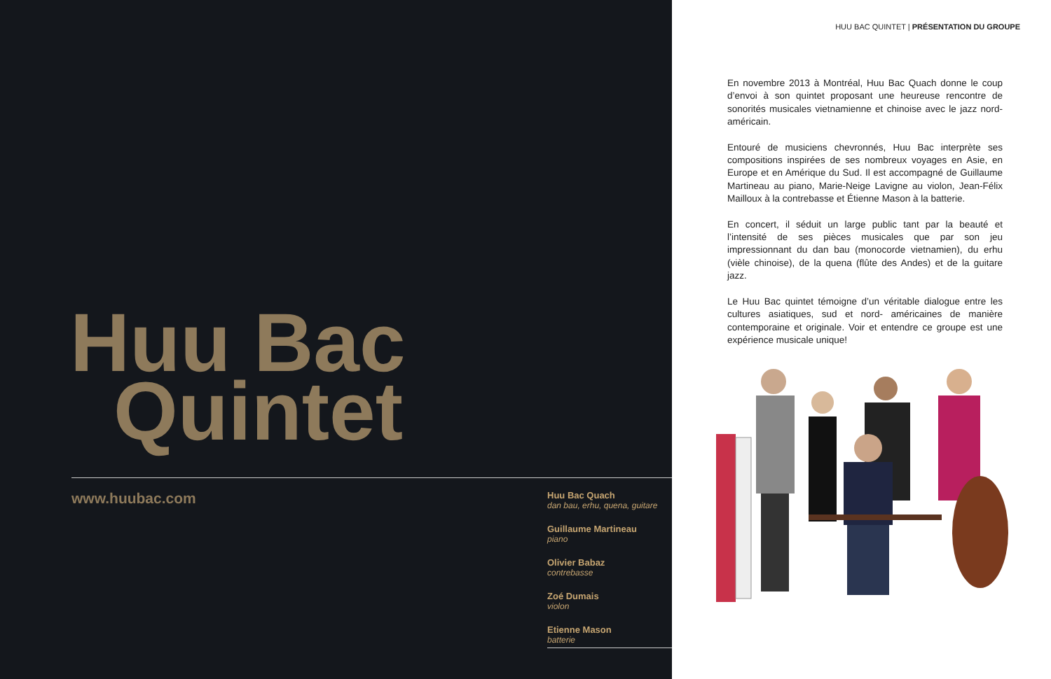Huu Bac
Quintet
www.huubac.com
Huu Bac Quach
dan bau, erhu, quena, guitare
Guillaume Martineau
piano
Olivier Babaz
contrebasse
Zoé Dumais
violon
Etienne Mason
batterie
HUU BAC QUINTET | PRÉSENTATION DU GROUPE
En novembre 2013 à Montréal, Huu Bac Quach donne le coup d’envoi à son quintet proposant une heureuse rencontre de sonorités musicales vietnamienne et chinoise avec le jazz nord-américain.
Entouré de musiciens chevronnés, Huu Bac interprète ses compositions inspirées de ses nombreux voyages en Asie, en Europe et en Amérique du Sud. Il est accompagné de Guillaume Martineau au piano, Marie-Neige Lavigne au violon, Jean-Félix Mailloux à la contrebasse et Étienne Mason à la batterie.
En concert, il séduit un large public tant par la beauté et l’intensité de ses pièces musicales que par son jeu impressionnant du dan bau (monocorde vietnamien), du erhu (vièle chinoise), de la quena (flûte des Andes) et de la guitare jazz.
Le Huu Bac quintet témoigne d’un véritable dialogue entre les cultures asiatiques, sud et nord- américaines de manière contemporaine et originale. Voir et entendre ce groupe est une expérience musicale unique!